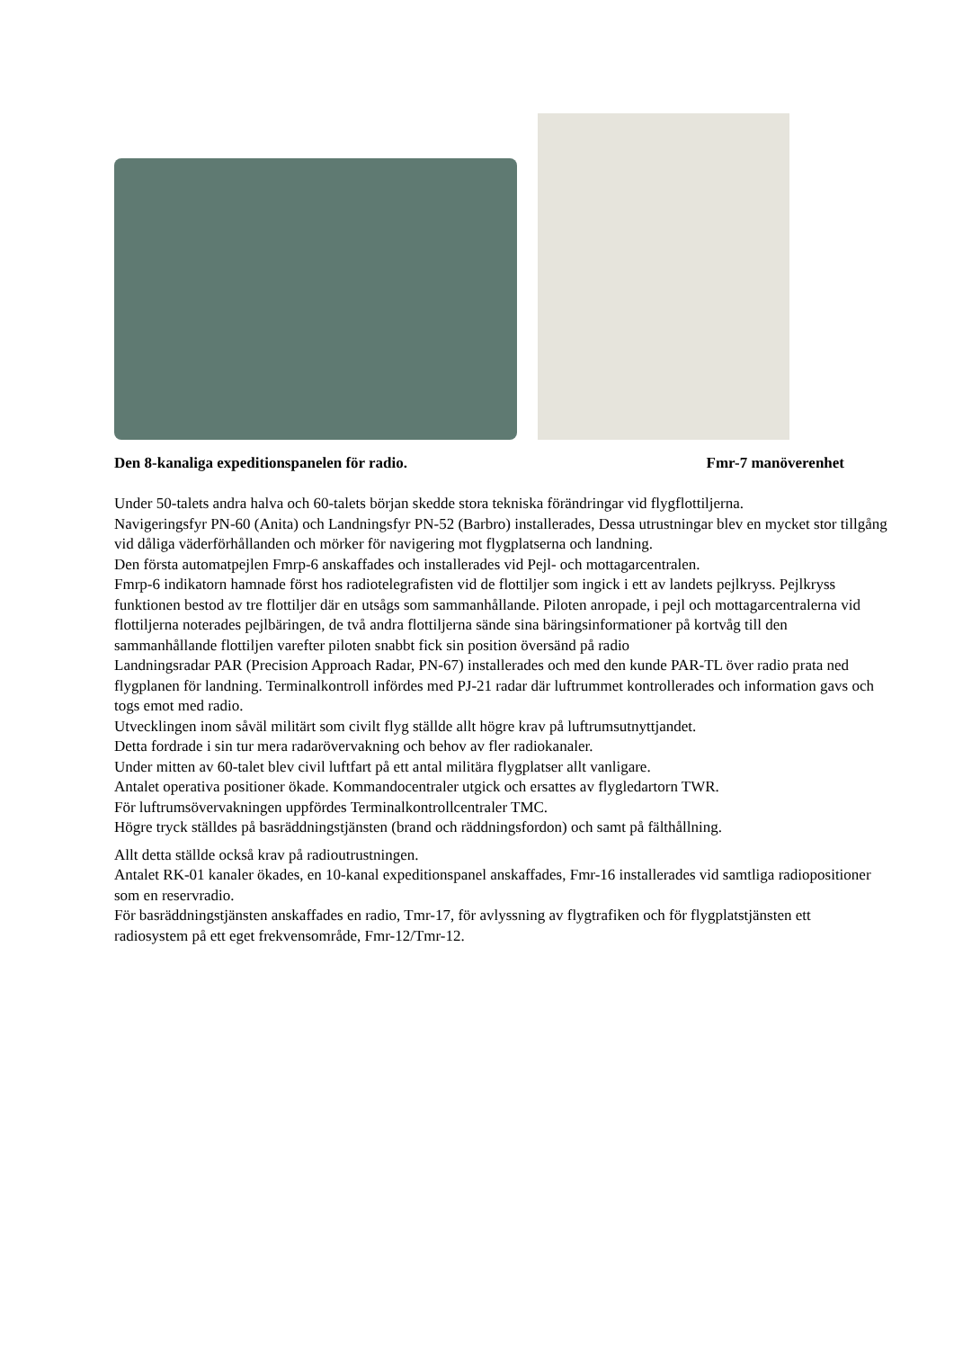Den 8-kanaliga expeditionspanelen för radio. Fmr-7 manöverenhet
Under 50-talets andra halva och 60-talets början skedde stora tekniska förändringar vid flygflottiljerna.
Navigeringsfyr PN-60 (Anita) och Landningsfyr PN-52 (Barbro) installerades, Dessa utrustningar blev en mycket stor tillgång vid dåliga väderförhållanden och mörker för navigering mot flygplatserna och landning.
Den första automatpejlen Fmrp-6 anskaffades och installerades vid Pejl- och mottagarcentralen.
Fmrp-6 indikatorn hamnade först hos radiotelegrafisten vid de flottiljer som ingick i ett av landets pejlkryss. Pejlkryss funktionen bestod av tre flottiljer där en utsågs som sammanhållande. Piloten anropade, i pejl och mottagarcentralerna vid flottiljerna noterades pejlbäringen, de två andra flottiljerna sände sina bäringsinformationer på kortvåg till den sammanhållande flottiljen varefter piloten snabbt fick sin position översänd på radio
Landningsradar PAR (Precision Approach Radar, PN-67) installerades och med den kunde PAR-TL över radio prata ned flygplanen för landning. Terminalkontroll infördes med PJ-21 radar där luftrummet kontrollerades och information gavs och togs emot med radio.
Utvecklingen inom såväl militärt som civilt flyg ställde allt högre krav på luftrumsutnyttjandet.
Detta fordrade i sin tur mera radarövervakning och behov av fler radiokanaler.
Under mitten av 60-talet blev civil luftfart på ett antal militära flygplatser allt vanligare.
Antalet operativa positioner ökade. Kommandocentraler utgick och ersattes av flygledartorn TWR.
För luftrumsövervakningen uppfördes Terminalkontrollcentraler TMC.
Högre tryck ställdes på basräddningstjänsten (brand och räddningsfordon) och samt på fälthållning.
Allt detta ställde också krav på radioutrustningen.
Antalet RK-01 kanaler ökades, en 10-kanal expeditionspanel anskaffades, Fmr-16 installerades vid samtliga radiopositioner som en reservradio.
För basräddningstjänsten anskaffades en radio, Tmr-17, för avlyssning av flygtrafiken och för flygplatstjänsten ett radiosystem på ett eget frekvensområde, Fmr-12/Tmr-12.